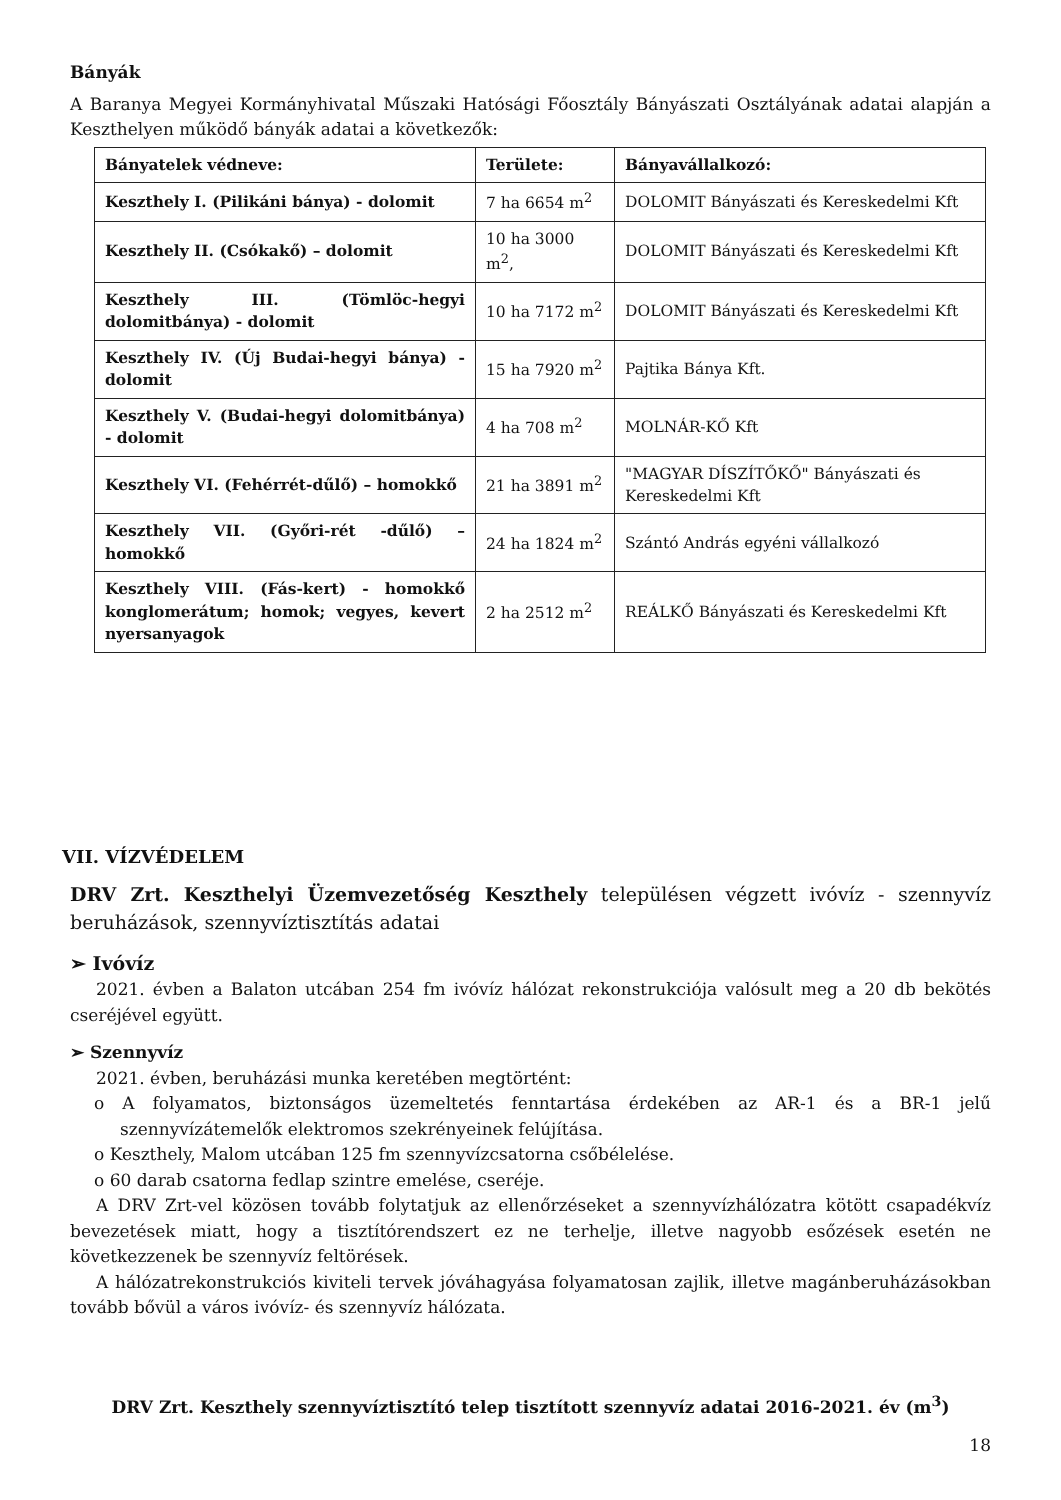Bányák
A Baranya Megyei Kormányhivatal Műszaki Hatósági Főosztály Bányászati Osztályának adatai alapján a Keszthelyen működő bányák adatai a következők:
| Bányatelek védneve: | Területe: | Bányavállalkozó: |
| Keszthely I. (Pilikáni bánya) - dolomit | 7 ha 6654 m<sup>2</sup> | DOLOMIT Bányászati és Kereskedelmi Kft |
| Keszthely II. (Csókakő) – dolomit | 10 ha 3000 m<sup>2</sup>, | DOLOMIT Bányászati és Kereskedelmi Kft |
| Keszthely III. (Tömlöc-hegyi dolomitbánya) - dolomit | 10 ha 7172 m<sup>2</sup> | DOLOMIT Bányászati és Kereskedelmi Kft |
| Keszthely IV. (Új Budai-hegyi bánya) - dolomit | 15 ha 7920 m<sup>2</sup> | Pajtika Bánya Kft. |
| Keszthely V. (Budai-hegyi dolomitbánya) - dolomit | 4 ha 708 m<sup>2</sup> | MOLNÁR-KŐ Kft |
| Keszthely VI. (Fehérrét-dűlő) – homokkő | 21 ha 3891 m<sup>2</sup> | "MAGYAR DÍSZÍTŐKŐ" Bányászati és Kereskedelmi Kft |
| Keszthely VII. (Győri-rét -dűlő) – homokkő | 24 ha 1824 m<sup>2</sup> | Szántó András egyéni vállalkozó |
| Keszthely VIII. (Fás-kert) - homokkő konglomerátum; homok; vegyes, kevert nyersanyagok | 2 ha 2512 m<sup>2</sup> | REÁLKŐ Bányászati és Kereskedelmi Kft |
VII. VÍZVÉDELEM
DRV Zrt. Keszthelyi Üzemvezetőség Keszthely településen végzett ivóvíz - szennyvíz beruházások, szennyvíztisztítás adatai
➢ Ivóvíz
2021. évben a Balaton utcában 254 fm ivóvíz hálózat rekonstrukciója valósult meg a 20 db bekötés cseréjével együtt.
➢ Szennyvíz
2021. évben, beruházási munka keretében megtörtént:
o A folyamatos, biztonságos üzemeltetés fenntartása érdekében az AR-1 és a BR-1 jelű szennyvízátemelők elektromos szekrényeinek felújítása.
o Keszthely, Malom utcában 125 fm szennyvízcsatorna csőbélelése.
o 60 darab csatorna fedlap szintre emelése, cseréje.
A DRV Zrt-vel közösen tovább folytatjuk az ellenőrzéseket a szennyvízhálózatra kötött csapadékvíz bevezetések miatt, hogy a tisztítórendszert ez ne terhelje, illetve nagyobb esőzések esetén ne következzenek be szennyvíz feltörések.
A hálózatrekonstrukciós kiviteli tervek jóváhagyása folyamatosan zajlik, illetve magánberuházásokban tovább bővül a város ivóvíz- és szennyvíz hálózata.
DRV Zrt. Keszthely szennyvíztisztító telep tisztított szennyvíz adatai 2016-2021. év (m<sup>3</sup>)
18